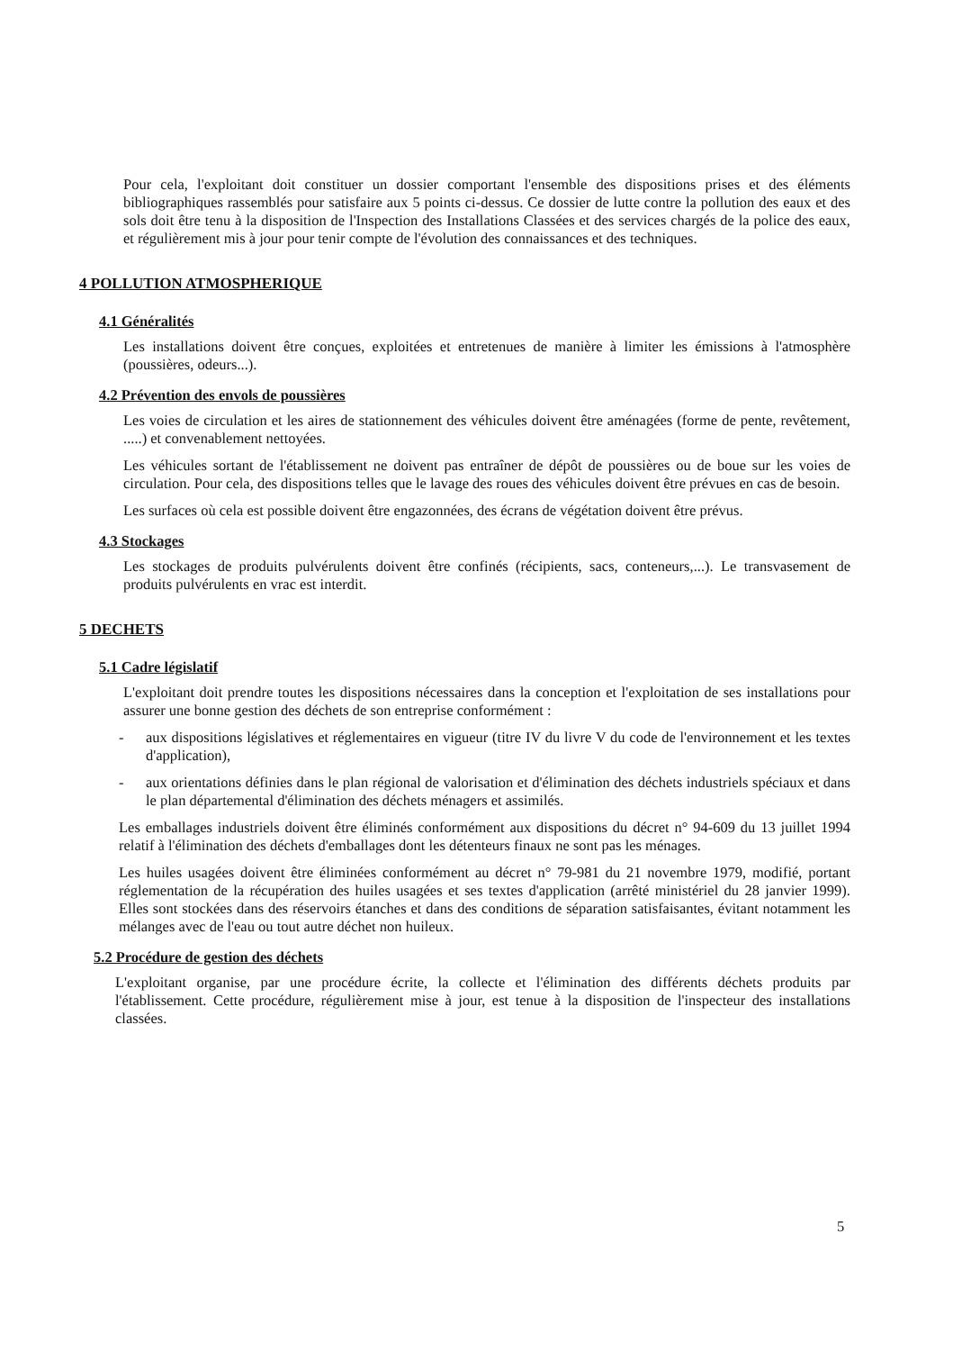Pour cela, l'exploitant doit constituer un dossier comportant l'ensemble des dispositions prises et des éléments bibliographiques rassemblés pour satisfaire aux 5 points ci-dessus. Ce dossier de lutte contre la pollution des eaux et des sols doit être tenu à la disposition de l'Inspection des Installations Classées et des services chargés de la police des eaux, et régulièrement mis à jour pour tenir compte de l'évolution des connaissances et des techniques.
4 POLLUTION ATMOSPHERIQUE
4.1 Généralités
Les installations doivent être conçues, exploitées et entretenues de manière à limiter les émissions à l'atmosphère (poussières, odeurs...).
4.2 Prévention des envols de poussières
Les voies de circulation et les aires de stationnement des véhicules doivent être aménagées (forme de pente, revêtement, .....) et convenablement nettoyées.
Les véhicules sortant de l'établissement ne doivent pas entraîner de dépôt de poussières ou de boue sur les voies de circulation. Pour cela, des dispositions telles que le lavage des roues des véhicules doivent être prévues en cas de besoin.
Les surfaces où cela est possible doivent être engazonnées, des écrans de végétation doivent être prévus.
4.3 Stockages
Les stockages de produits pulvérulents doivent être confinés (récipients, sacs, conteneurs,...). Le transvasement de produits pulvérulents en vrac est interdit.
5 DECHETS
5.1 Cadre législatif
L'exploitant doit prendre toutes les dispositions nécessaires dans la conception et l'exploitation de ses installations pour assurer une bonne gestion des déchets de son entreprise conformément :
- aux dispositions législatives et réglementaires en vigueur (titre IV du livre V du code de l'environnement et les textes d'application),
- aux orientations définies dans le plan régional de valorisation et d'élimination des déchets industriels spéciaux et dans le plan départemental d'élimination des déchets ménagers et assimilés.
Les emballages industriels doivent être éliminés conformément aux dispositions du décret n° 94-609 du 13 juillet 1994 relatif à l'élimination des déchets d'emballages dont les détenteurs finaux ne sont pas les ménages.
Les huiles usagées doivent être éliminées conformément au décret n° 79-981 du 21 novembre 1979, modifié, portant réglementation de la récupération des huiles usagées et ses textes d'application (arrêté ministériel du 28 janvier 1999). Elles sont stockées dans des réservoirs étanches et dans des conditions de séparation satisfaisantes, évitant notamment les mélanges avec de l'eau ou tout autre déchet non huileux.
5.2 Procédure de gestion des déchets
L'exploitant organise, par une procédure écrite, la collecte et l'élimination des différents déchets produits par l'établissement. Cette procédure, régulièrement mise à jour, est tenue à la disposition de l'inspecteur des installations classées.
5